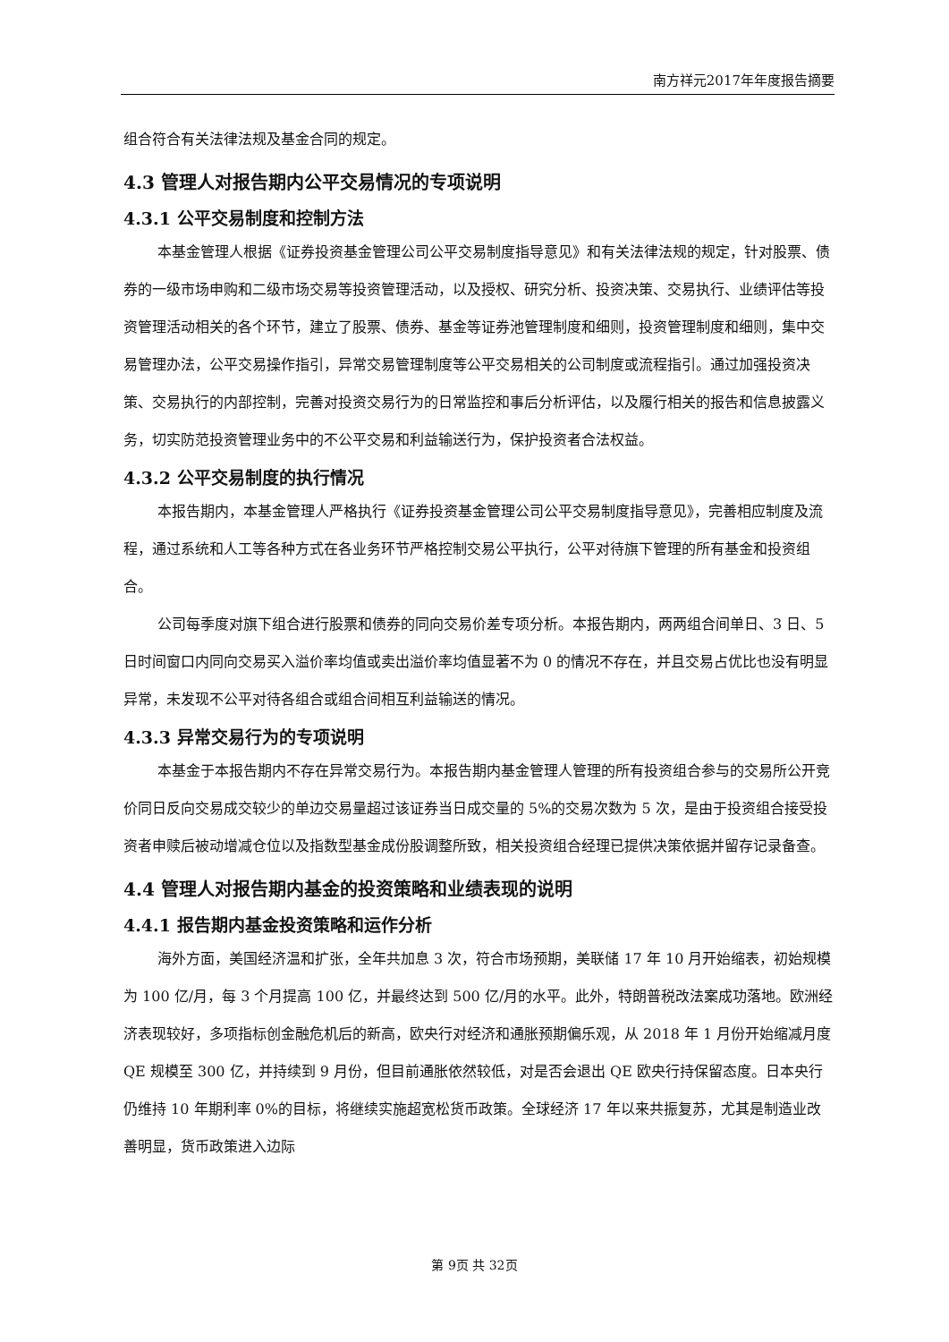南方祥元2017年年度报告摘要
组合符合有关法律法规及基金合同的规定。
4.3 管理人对报告期内公平交易情况的专项说明
4.3.1 公平交易制度和控制方法
本基金管理人根据《证券投资基金管理公司公平交易制度指导意见》和有关法律法规的规定，针对股票、债券的一级市场申购和二级市场交易等投资管理活动，以及授权、研究分析、投资决策、交易执行、业绩评估等投资管理活动相关的各个环节，建立了股票、债券、基金等证券池管理制度和细则，投资管理制度和细则，集中交易管理办法，公平交易操作指引，异常交易管理制度等公平交易相关的公司制度或流程指引。通过加强投资决策、交易执行的内部控制，完善对投资交易行为的日常监控和事后分析评估，以及履行相关的报告和信息披露义务，切实防范投资管理业务中的不公平交易和利益输送行为，保护投资者合法权益。
4.3.2 公平交易制度的执行情况
本报告期内，本基金管理人严格执行《证券投资基金管理公司公平交易制度指导意见》，完善相应制度及流程，通过系统和人工等各种方式在各业务环节严格控制交易公平执行，公平对待旗下管理的所有基金和投资组合。
公司每季度对旗下组合进行股票和债券的同向交易价差专项分析。本报告期内，两两组合间单日、3 日、5 日时间窗口内同向交易买入溢价率均值或卖出溢价率均值显著不为 0 的情况不存在，并且交易占优比也没有明显异常，未发现不公平对待各组合或组合间相互利益输送的情况。
4.3.3 异常交易行为的专项说明
本基金于本报告期内不存在异常交易行为。本报告期内基金管理人管理的所有投资组合参与的交易所公开竞价同日反向交易成交较少的单边交易量超过该证券当日成交量的 5%的交易次数为 5 次，是由于投资组合接受投资者申赎后被动增减仓位以及指数型基金成份股调整所致，相关投资组合经理已提供决策依据并留存记录备查。
4.4 管理人对报告期内基金的投资策略和业绩表现的说明
4.4.1 报告期内基金投资策略和运作分析
海外方面，美国经济温和扩张，全年共加息 3 次，符合市场预期，美联储 17 年 10 月开始缩表，初始规模为 100 亿/月，每 3 个月提高 100 亿，并最终达到 500 亿/月的水平。此外，特朗普税改法案成功落地。欧洲经济表现较好，多项指标创金融危机后的新高，欧央行对经济和通胀预期偏乐观，从 2018 年 1 月份开始缩减月度 QE 规模至 300 亿，并持续到 9 月份，但目前通胀依然较低，对是否会退出 QE 欧央行持保留态度。日本央行仍维持 10 年期利率 0%的目标，将继续实施超宽松货币政策。全球经济 17 年以来共振复苏，尤其是制造业改善明显，货币政策进入边际
第 9页 共 32页